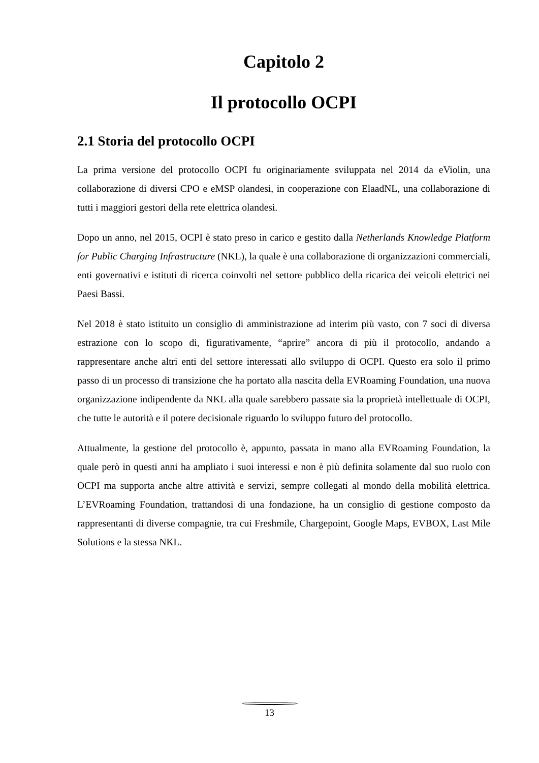Capitolo 2
Il protocollo OCPI
2.1 Storia del protocollo OCPI
La prima versione del protocollo OCPI fu originariamente sviluppata nel 2014 da eViolin, una collaborazione di diversi CPO e eMSP olandesi, in cooperazione con ElaadNL, una collaborazione di tutti i maggiori gestori della rete elettrica olandesi.
Dopo un anno, nel 2015, OCPI è stato preso in carico e gestito dalla Netherlands Knowledge Platform for Public Charging Infrastructure (NKL), la quale è una collaborazione di organizzazioni commerciali, enti governativi e istituti di ricerca coinvolti nel settore pubblico della ricarica dei veicoli elettrici nei Paesi Bassi.
Nel 2018 è stato istituito un consiglio di amministrazione ad interim più vasto, con 7 soci di diversa estrazione con lo scopo di, figurativamente, “aprire” ancora di più il protocollo, andando a rappresentare anche altri enti del settore interessati allo sviluppo di OCPI. Questo era solo il primo passo di un processo di transizione che ha portato alla nascita della EVRoaming Foundation, una nuova organizzazione indipendente da NKL alla quale sarebbero passate sia la proprietà intellettuale di OCPI, che tutte le autorità e il potere decisionale riguardo lo sviluppo futuro del protocollo.
Attualmente, la gestione del protocollo è, appunto, passata in mano alla EVRoaming Foundation, la quale però in questi anni ha ampliato i suoi interessi e non è più definita solamente dal suo ruolo con OCPI ma supporta anche altre attività e servizi, sempre collegati al mondo della mobilità elettrica. L’EVRoaming Foundation, trattandosi di una fondazione, ha un consiglio di gestione composto da rappresentanti di diverse compagnie, tra cui Freshmile, Chargepoint, Google Maps, EVBOX, Last Mile Solutions e la stessa NKL.
13